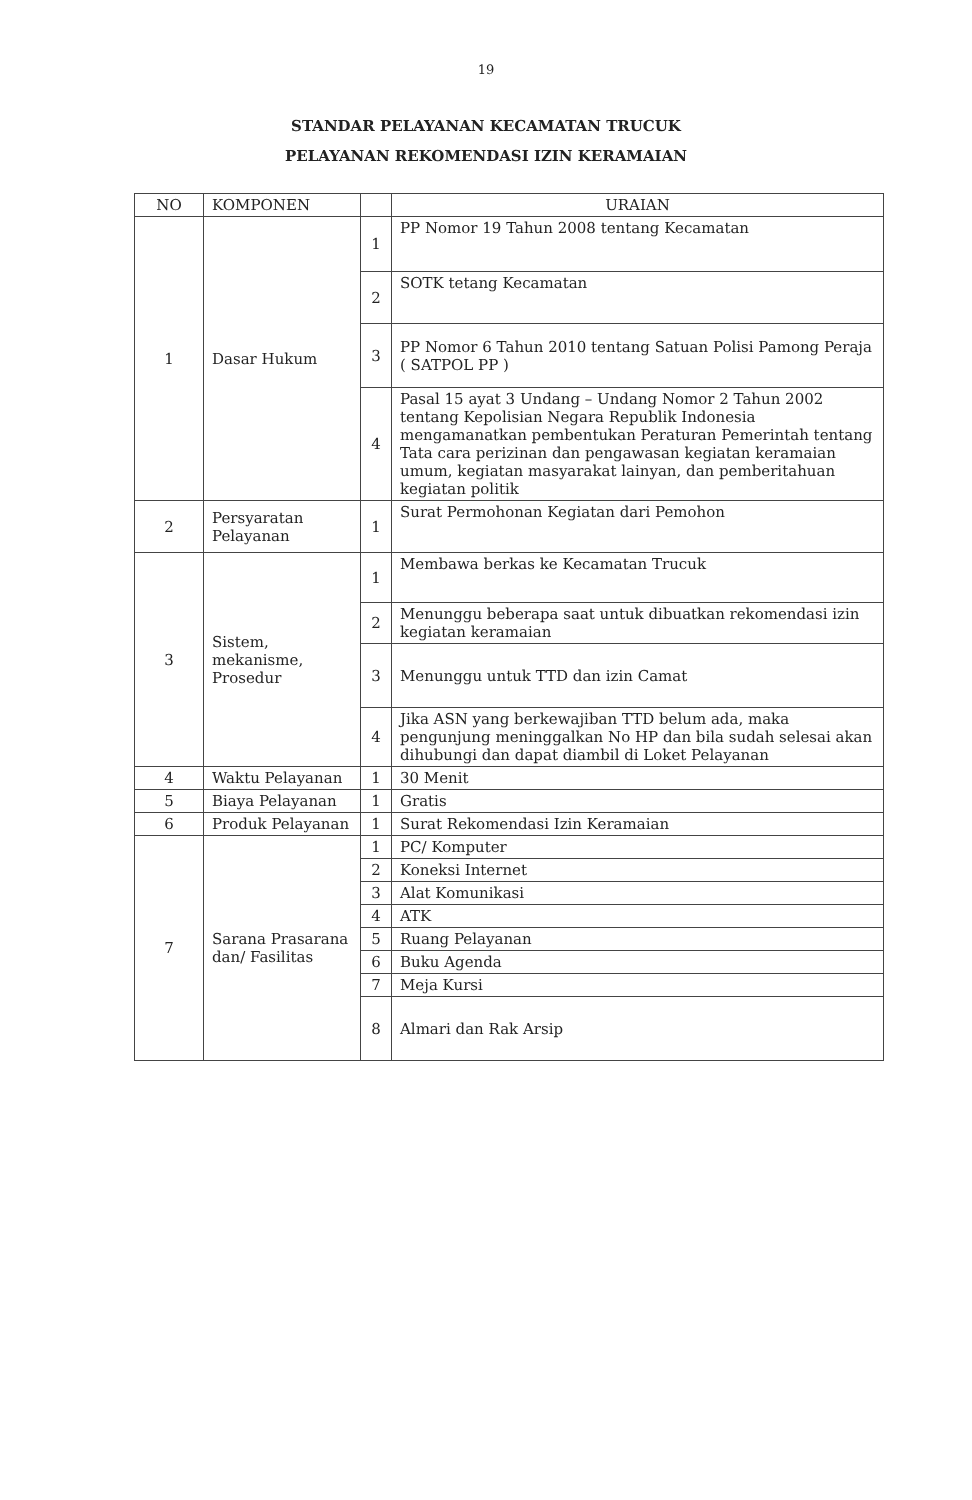19
STANDAR PELAYANAN KECAMATAN TRUCUK
PELAYANAN REKOMENDASI IZIN KERAMAIAN
| NO | KOMPONEN | | URAIAN |
| --- | --- | --- | --- |
| 1 | Dasar Hukum | 1 | PP Nomor 19 Tahun 2008 tentang Kecamatan |
| | | 2 | SOTK tetang Kecamatan |
| | | 3 | PP Nomor 6 Tahun 2010 tentang Satuan Polisi Pamong Peraja ( SATPOL PP ) |
| | | 4 | Pasal 15 ayat 3 Undang – Undang Nomor 2 Tahun 2002 tentang Kepolisian Negara Republik Indonesia mengamanatkan pembentukan Peraturan Pemerintah tentang Tata cara perizinan dan pengawasan kegiatan keramaian umum, kegiatan masyarakat lainyan, dan pemberitahuan kegiatan politik |
| 2 | Persyaratan Pelayanan | 1 | Surat Permohonan Kegiatan dari Pemohon |
| 3 | Sistem, mekanisme, Prosedur | 1 | Membawa berkas ke Kecamatan Trucuk |
| | | 2 | Menunggu beberapa saat untuk dibuatkan rekomendasi izin kegiatan keramaian |
| | | 3 | Menunggu untuk TTD dan izin Camat |
| | | 4 | Jika ASN yang berkewajiban TTD belum ada, maka pengunjung meninggalkan No HP dan bila sudah selesai akan dihubungi dan dapat diambil di Loket Pelayanan |
| 4 | Waktu Pelayanan | 1 | 30 Menit |
| 5 | Biaya Pelayanan | 1 | Gratis |
| 6 | Produk Pelayanan | 1 | Surat Rekomendasi Izin Keramaian |
| 7 | Sarana Prasarana dan/ Fasilitas | 1 | PC/ Komputer |
| | | 2 | Koneksi Internet |
| | | 3 | Alat Komunikasi |
| | | 4 | ATK |
| | | 5 | Ruang Pelayanan |
| | | 6 | Buku Agenda |
| | | 7 | Meja Kursi |
| | | 8 | Almari dan Rak Arsip |